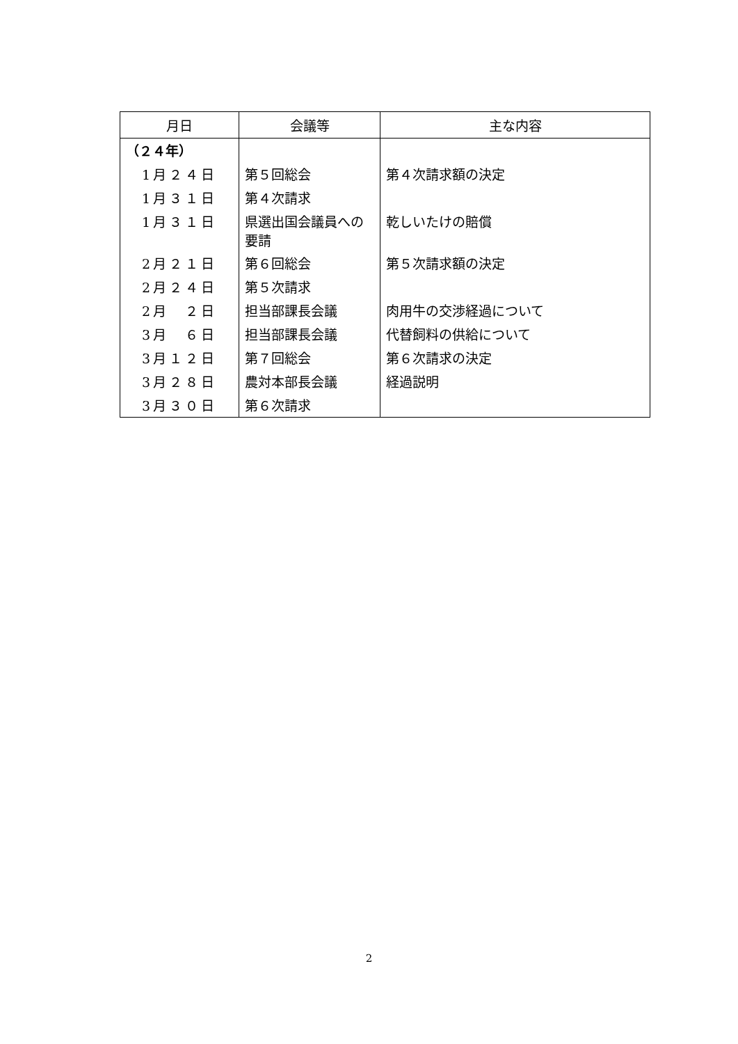| 月日 | 会議等 | 主な内容 |
| --- | --- | --- |
| （２４年） | | |
| 1月２４日 | 第５回総会 | 第４次請求額の決定 |
| 1月３１日 | 第４次請求 | |
| 1月３１日 | 県選出国会議員への要請 | 乾しいたけの賠償 |
| 2月２１日 | 第６回総会 | 第５次請求額の決定 |
| 2月２４日 | 第５次請求 | |
| 2月 ２日 | 担当部課長会議 | 肉用牛の交渉経過について |
| 3月 ６日 | 担当部課長会議 | 代替飼料の供給について |
| 3月１２日 | 第７回総会 | 第６次請求の決定 |
| 3月２８日 | 農対本部長会議 | 経過説明 |
| 3月３０日 | 第６次請求 | |
2